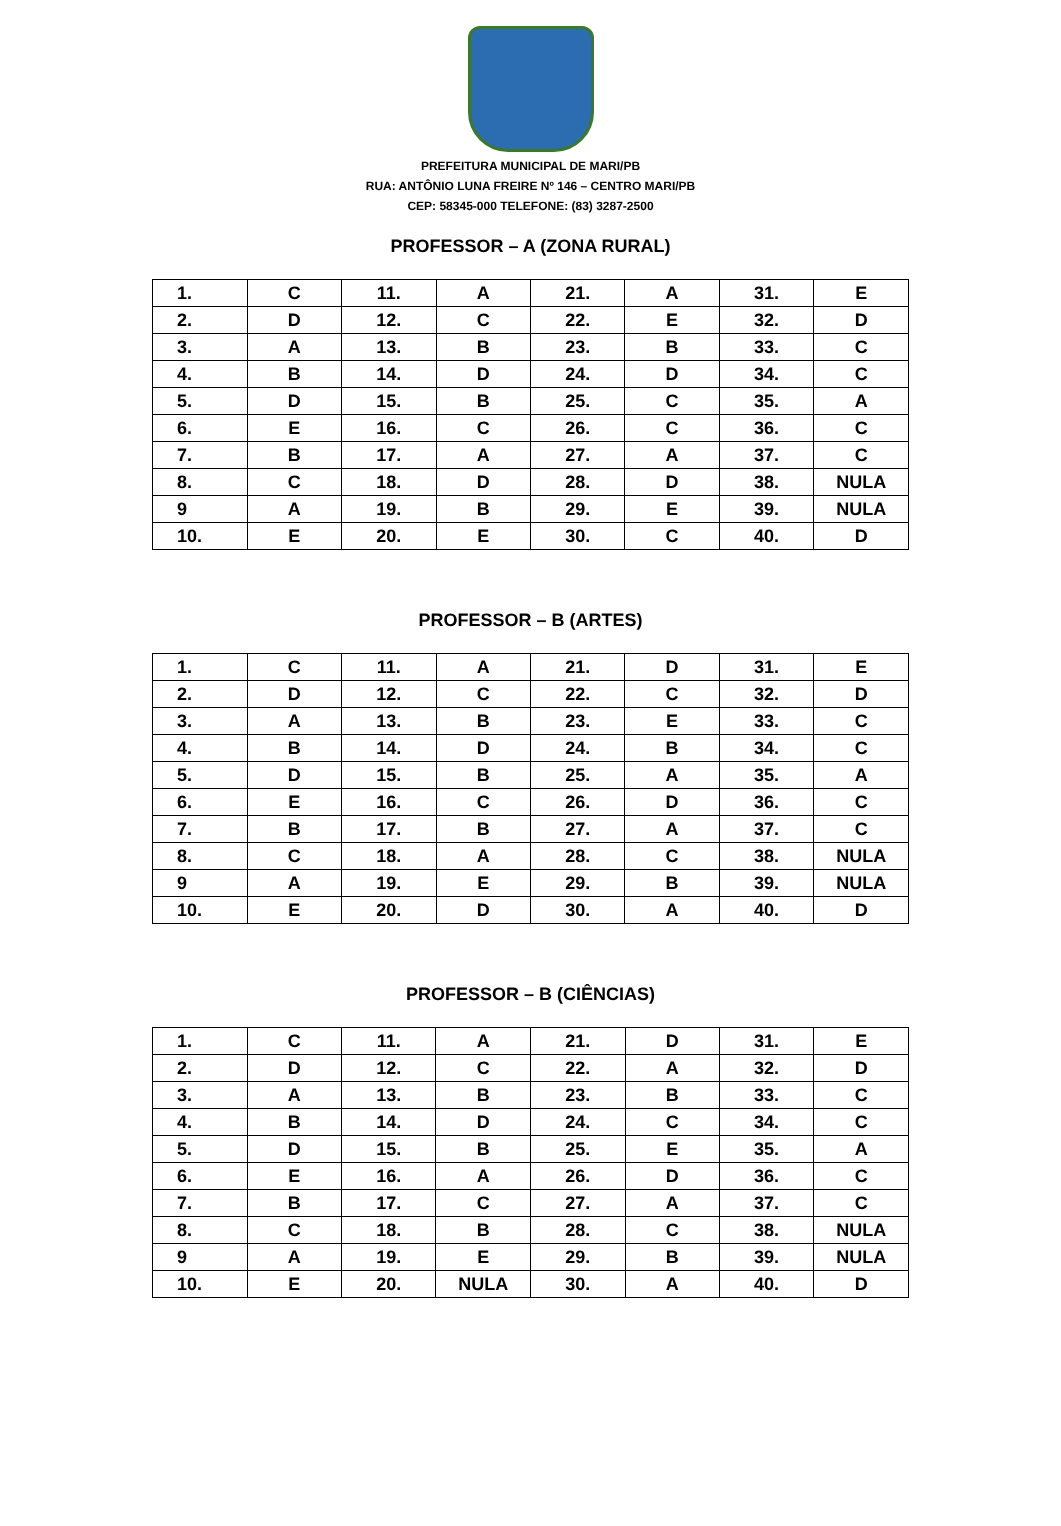PREFEITURA MUNICIPAL DE MARI/PB
RUA: ANTÔNIO LUNA FREIRE Nº 146 – CENTRO MARI/PB
CEP: 58345-000 TELEFONE: (83) 3287-2500
PROFESSOR – A (ZONA RURAL)
| 1. | C | 11. | A | 21. | A | 31. | E |
| 2. | D | 12. | C | 22. | E | 32. | D |
| 3. | A | 13. | B | 23. | B | 33. | C |
| 4. | B | 14. | D | 24. | D | 34. | C |
| 5. | D | 15. | B | 25. | C | 35. | A |
| 6. | E | 16. | C | 26. | C | 36. | C |
| 7. | B | 17. | A | 27. | A | 37. | C |
| 8. | C | 18. | D | 28. | D | 38. | NULA |
| 9 | A | 19. | B | 29. | E | 39. | NULA |
| 10. | E | 20. | E | 30. | C | 40. | D |
PROFESSOR – B (ARTES)
| 1. | C | 11. | A | 21. | D | 31. | E |
| 2. | D | 12. | C | 22. | C | 32. | D |
| 3. | A | 13. | B | 23. | E | 33. | C |
| 4. | B | 14. | D | 24. | B | 34. | C |
| 5. | D | 15. | B | 25. | A | 35. | A |
| 6. | E | 16. | C | 26. | D | 36. | C |
| 7. | B | 17. | B | 27. | A | 37. | C |
| 8. | C | 18. | A | 28. | C | 38. | NULA |
| 9 | A | 19. | E | 29. | B | 39. | NULA |
| 10. | E | 20. | D | 30. | A | 40. | D |
PROFESSOR – B (CIÊNCIAS)
| 1. | C | 11. | A | 21. | D | 31. | E |
| 2. | D | 12. | C | 22. | A | 32. | D |
| 3. | A | 13. | B | 23. | B | 33. | C |
| 4. | B | 14. | D | 24. | C | 34. | C |
| 5. | D | 15. | B | 25. | E | 35. | A |
| 6. | E | 16. | A | 26. | D | 36. | C |
| 7. | B | 17. | C | 27. | A | 37. | C |
| 8. | C | 18. | B | 28. | C | 38. | NULA |
| 9 | A | 19. | E | 29. | B | 39. | NULA |
| 10. | E | 20. | NULA | 30. | A | 40. | D |